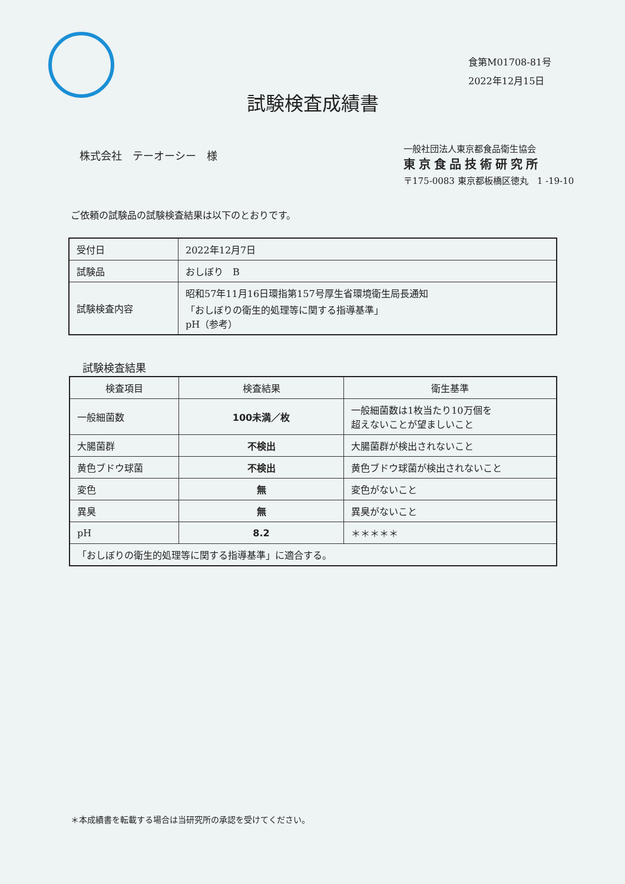食第M01708-81号
2022年12月15日
試験検査成績書
株式会社　テーオーシー　様
一般社団法人東京都食品衛生協会
東京食品技術研究所
〒175-0083 東京都板橋区徳丸　1 -19-10
ご依頼の試験品の試験検査結果は以下のとおりです。
| 受付日 | 2022年12月7日 |
| 試験品 | おしぼり B |
| 試験検査内容 | 昭和57年11月16日環指第157号厚生省環境衛生局長通知 「おしぼりの衛生的処理等に関する指導基準」 pH（参考） |
試験検査結果
| 検査項目 | 検査結果 | 衛生基準 |
| --- | --- | --- |
| 一般細菌数 | 100未満／枚 | 一般細菌数は1枚当たり10万個を 超えないことが望ましいこと |
| 大腸菌群 | 不検出 | 大腸菌群が検出されないこと |
| 黄色ブドウ球菌 | 不検出 | 黄色ブドウ球菌が検出されないこと |
| 変色 | 無 | 変色がないこと |
| 異臭 | 無 | 異臭がないこと |
| pH | 8.2 | ＊＊＊＊＊ |
| 「おしぼりの衛生的処理等に関する指導基準」に適合する。 | | |
＊本成績書を転載する場合は当研究所の承認を受けてください。